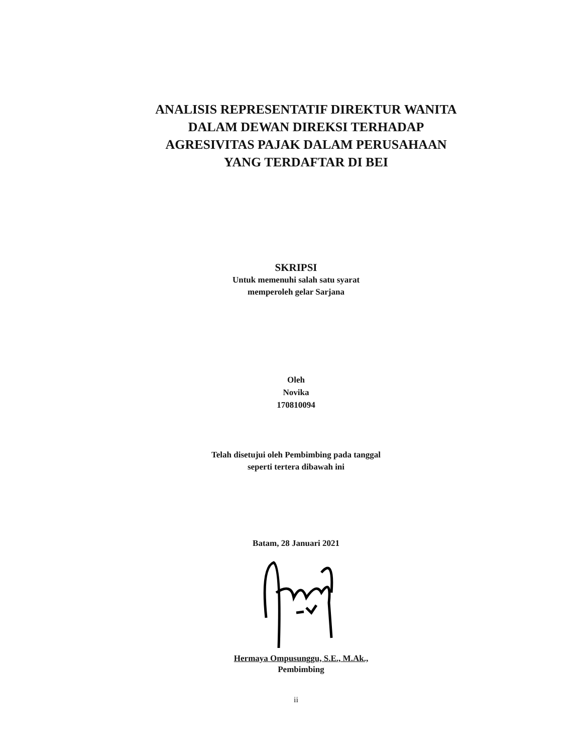ANALISIS REPRESENTATIF DIREKTUR WANITA
DALAM DEWAN DIREKSI TERHADAP
AGRESIVITAS PAJAK DALAM PERUSAHAAN
YANG TERDAFTAR DI BEI
SKRIPSI
Untuk memenuhi salah satu syarat
memperoleh gelar Sarjana
Oleh
Novika
170810094
Telah disetujui oleh Pembimbing pada tanggal
seperti tertera dibawah ini
Batam, 28 Januari 2021
Hermaya Ompusunggu, S.E., M.Ak.,
Pembimbing
ii